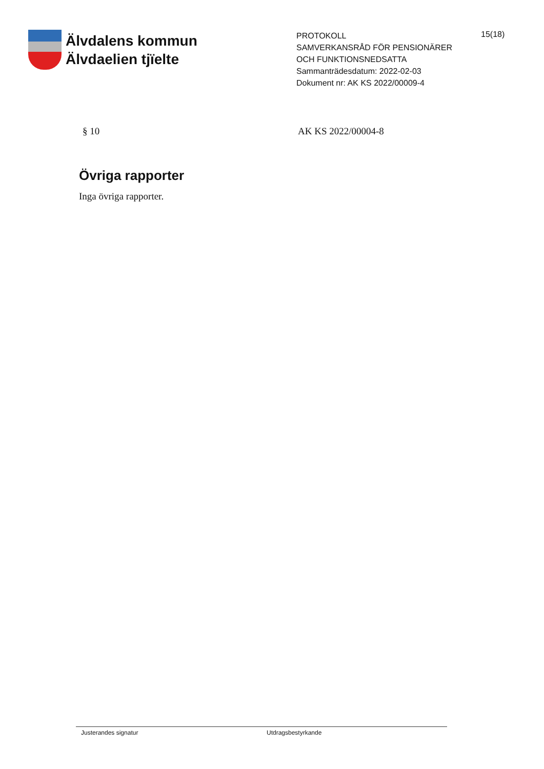Älvdalens kommun
Älvdaelien tjïelte
PROTOKOLL
SAMVERKANSRÅD FÖR PENSIONÄRER OCH FUNKTIONSNEDSATTA
Sammanträdesdatum: 2022-02-03
Dokument nr: AK KS 2022/00009-4
15(18)
§ 10 AK KS 2022/00004-8
Övriga rapporter
Inga övriga rapporter.
Justerandes signatur Utdragsbestyrkande